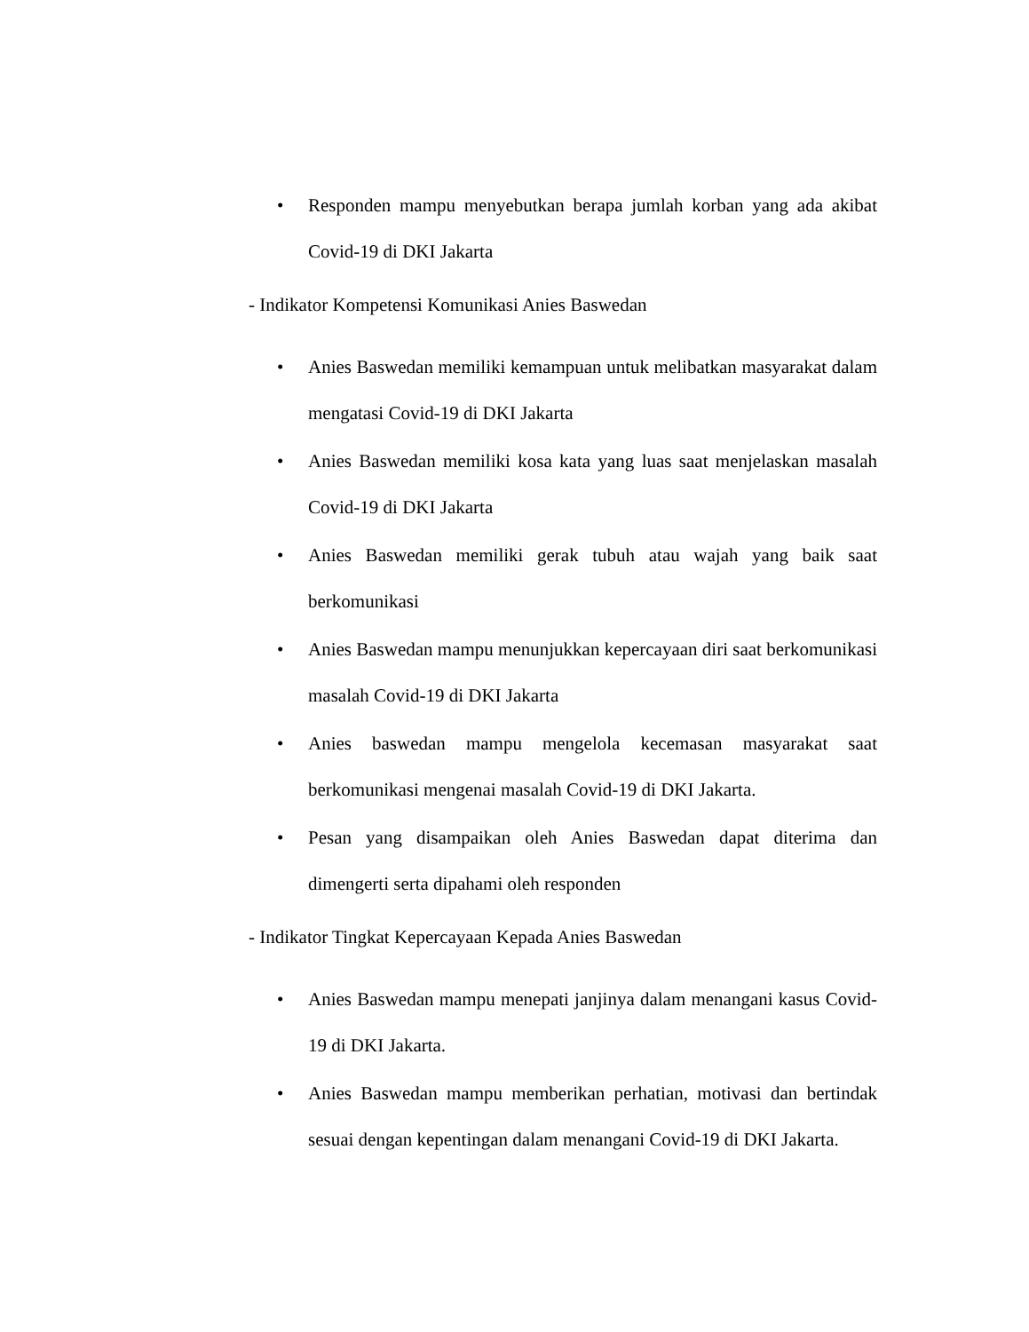• Responden mampu menyebutkan berapa jumlah korban yang ada akibat Covid-19 di DKI Jakarta
- Indikator Kompetensi Komunikasi Anies Baswedan
• Anies Baswedan memiliki kemampuan untuk melibatkan masyarakat dalam mengatasi Covid-19 di DKI Jakarta
• Anies Baswedan memiliki kosa kata yang luas saat menjelaskan masalah Covid-19 di DKI Jakarta
• Anies Baswedan memiliki gerak tubuh atau wajah yang baik saat berkomunikasi
• Anies Baswedan mampu menunjukkan kepercayaan diri saat berkomunikasi masalah Covid-19 di DKI Jakarta
• Anies baswedan mampu mengelola kecemasan masyarakat saat berkomunikasi mengenai masalah Covid-19 di DKI Jakarta.
• Pesan yang disampaikan oleh Anies Baswedan dapat diterima dan dimengerti serta dipahami oleh responden
- Indikator Tingkat Kepercayaan Kepada Anies Baswedan
• Anies Baswedan mampu menepati janjinya dalam menangani kasus Covid-19 di DKI Jakarta.
• Anies Baswedan mampu memberikan perhatian, motivasi dan bertindak sesuai dengan kepentingan dalam menangani Covid-19 di DKI Jakarta.